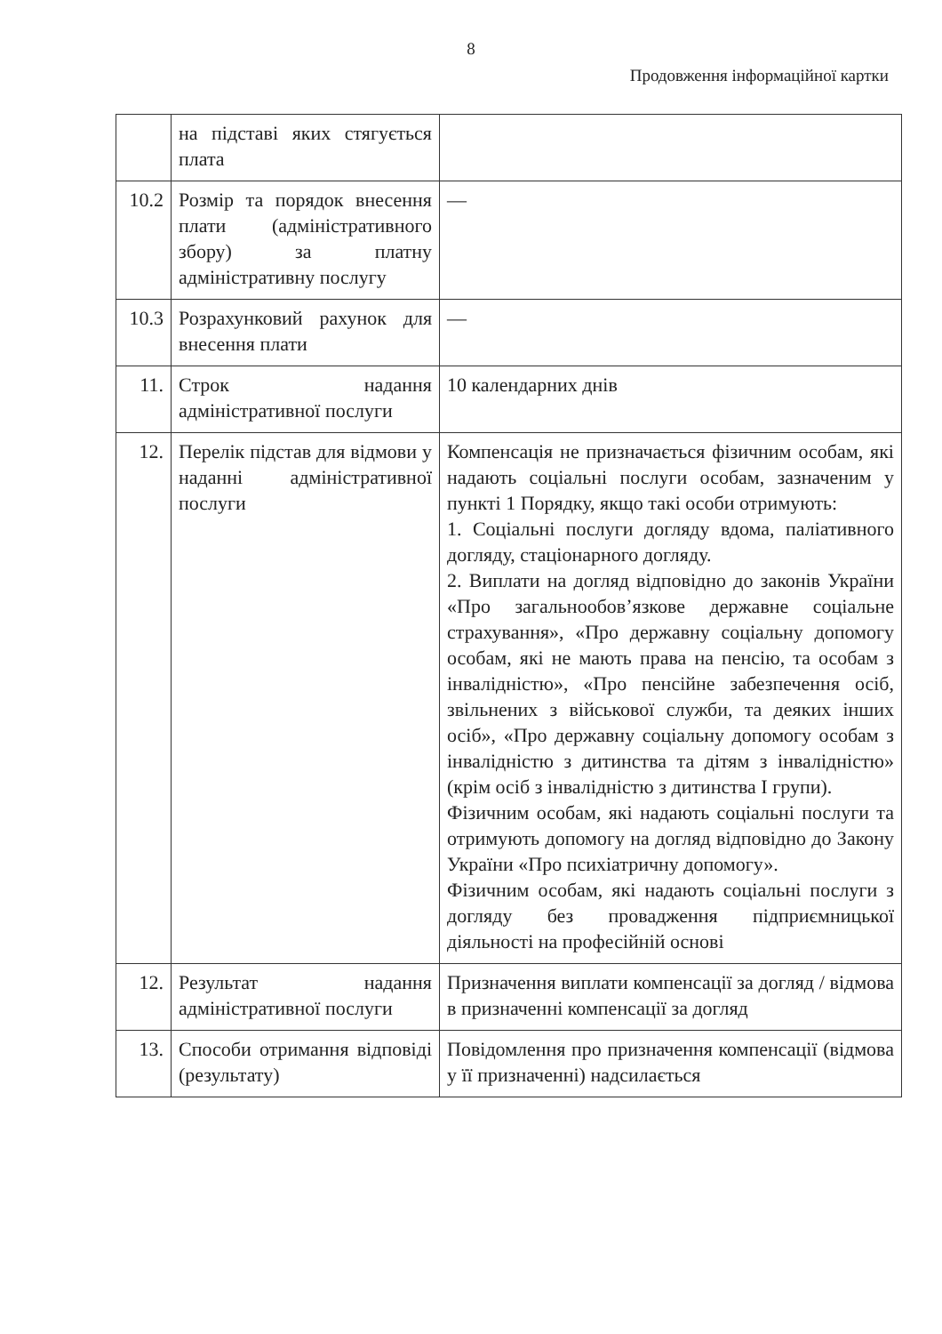8
Продовження інформаційної картки
| | на підставі яких стягується плата | |
| 10.2 | Розмір та порядок внесення плати (адміністративного збору) за платну адміністративну послугу | — |
| 10.3 | Розрахунковий рахунок для внесення плати | — |
| 11. | Строк надання адміністративної послуги | 10 календарних днів |
| 12. | Перелік підстав для відмови у наданні адміністративної послуги | Компенсація не призначається фізичним особам, які надають соціальні послуги особам, зазначеним у пункті 1 Порядку, якщо такі особи отримують: 1. Соціальні послуги догляду вдома, паліативного догляду, стаціонарного догляду. 2. Виплати на догляд відповідно до законів України «Про загальнообов’язкове державне соціальне страхування», «Про державну соціальну допомогу особам, які не мають права на пенсію, та особам з інвалідністю», «Про пенсійне забезпечення осіб, звільнених з військової служби, та деяких інших осіб», «Про державну соціальну допомогу особам з інвалідністю з дитинства та дітям з інвалідністю» (крім осіб з інвалідністю з дитинства I групи). Фізичним особам, які надають соціальні послуги та отримують допомогу на догляд відповідно до Закону України «Про психіатричну допомогу». Фізичним особам, які надають соціальні послуги з догляду без провадження підприємницької діяльності на професійній основі |
| 12. | Результат надання адміністративної послуги | Призначення виплати компенсації за догляд / відмова в призначенні компенсації за догляд |
| 13. | Способи отримання відповіді (результату) | Повідомлення про призначення компенсації (відмова у її призначенні) надсилається |